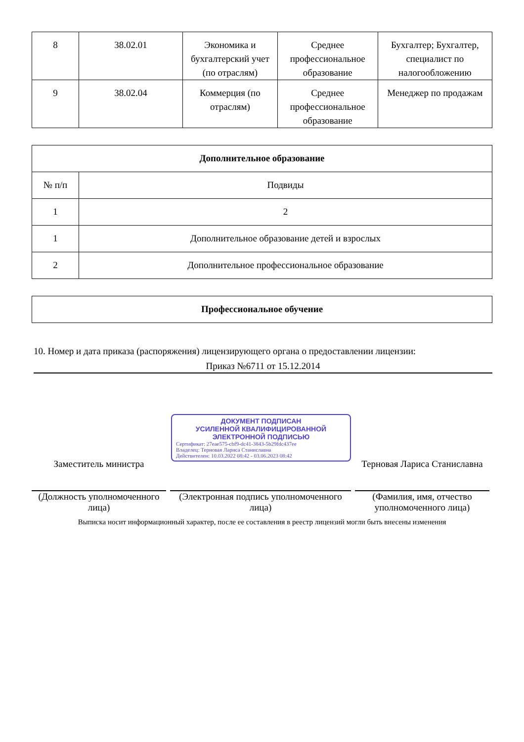| 8 | 38.02.01 | Экономика и бухгалтерский учет (по отраслям) | Среднее профессиональное образование | Бухгалтер; Бухгалтер, специалист по налогообложению |
| 9 | 38.02.04 | Коммерция (по отраслям) | Среднее профессиональное образование | Менеджер по продажам |
| Дополнительное образование | |
| --- | --- |
| № п/п | Подвиды |
| 1 | 2 |
| 1 | Дополнительное образование детей и взрослых |
| 2 | Дополнительное профессиональное образование |
| Профессиональное обучение |
| --- |
10. Номер и дата приказа (распоряжения) лицензирующего органа о предоставлении лицензии:
Приказ №6711 от 15.12.2014
Заместитель министра
(Должность уполномоченного лица)
ДОКУМЕНТ ПОДПИСАН
УСИЛЕННОЙ КВАЛИФИЦИРОВАННОЙ
ЭЛЕКТРОННОЙ ПОДПИСЬЮ
Сертификат: 27eae575-cbf9-dc41-3843-5b29fdc437ee
Владелец: Терновая Лариса Станиславна
Действителен: 10.03.2022 08:42 - 03.06.2023 08:42
(Электронная подпись уполномоченного лица)
Терновая Лариса Станиславна
(Фамилия, имя, отчество уполномоченного лица)
Выписка носит информационный характер, после ее составления в реестр лицензий могли быть внесены изменения